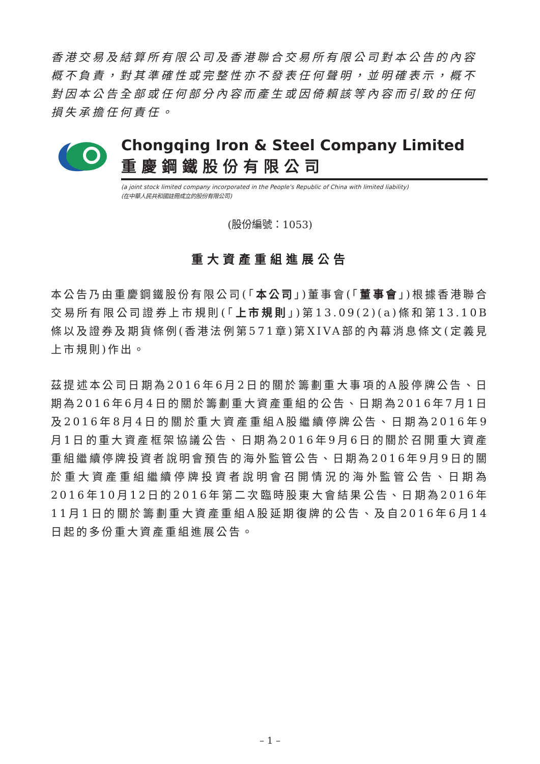香港交易及結算所有限公司及香港聯合交易所有限公司對本公告的內容概不負責，對其準確性或完整性亦不發表任何聲明，並明確表示，概不對因本公告全部或任何部分內容而產生或因倚賴該等內容而引致的任何損失承擔任何責任。
Chongqing Iron & Steel Company Limited
重慶鋼鐵股份有限公司
(a joint stock limited company incorporated in the People's Republic of China with limited liability)
(在中華人民共和國註冊成立的股份有限公司)
(股份編號：1053)
重大資產重組進展公告
本公告乃由重慶鋼鐵股份有限公司(「本公司」)董事會(「董事會」)根據香港聯合交易所有限公司證券上市規則(「上市規則」)第13.09(2)(a)條和第13.10B條以及證券及期貨條例(香港法例第571章)第XIVA部的內幕消息條文(定義見上市規則)作出。
茲提述本公司日期為2016年6月2日的關於籌劃重大事項的A股停牌公告、日期為2016年6月4日的關於籌劃重大資產重組的公告、日期為2016年7月1日及2016年8月4日的關於重大資產重組A股繼續停牌公告、日期為2016年9月1日的重大資產框架協議公告、日期為2016年9月6日的關於召開重大資產重組繼續停牌投資者說明會預告的海外監管公告、日期為2016年9月9日的關於重大資產重組繼續停牌投資者說明會召開情況的海外監管公告、日期為2016年10月12日的2016年第二次臨時股東大會結果公告、日期為2016年11月1日的關於籌劃重大資產重組A股延期復牌的公告、及自2016年6月14日起的多份重大資產重組進展公告。
– 1 –